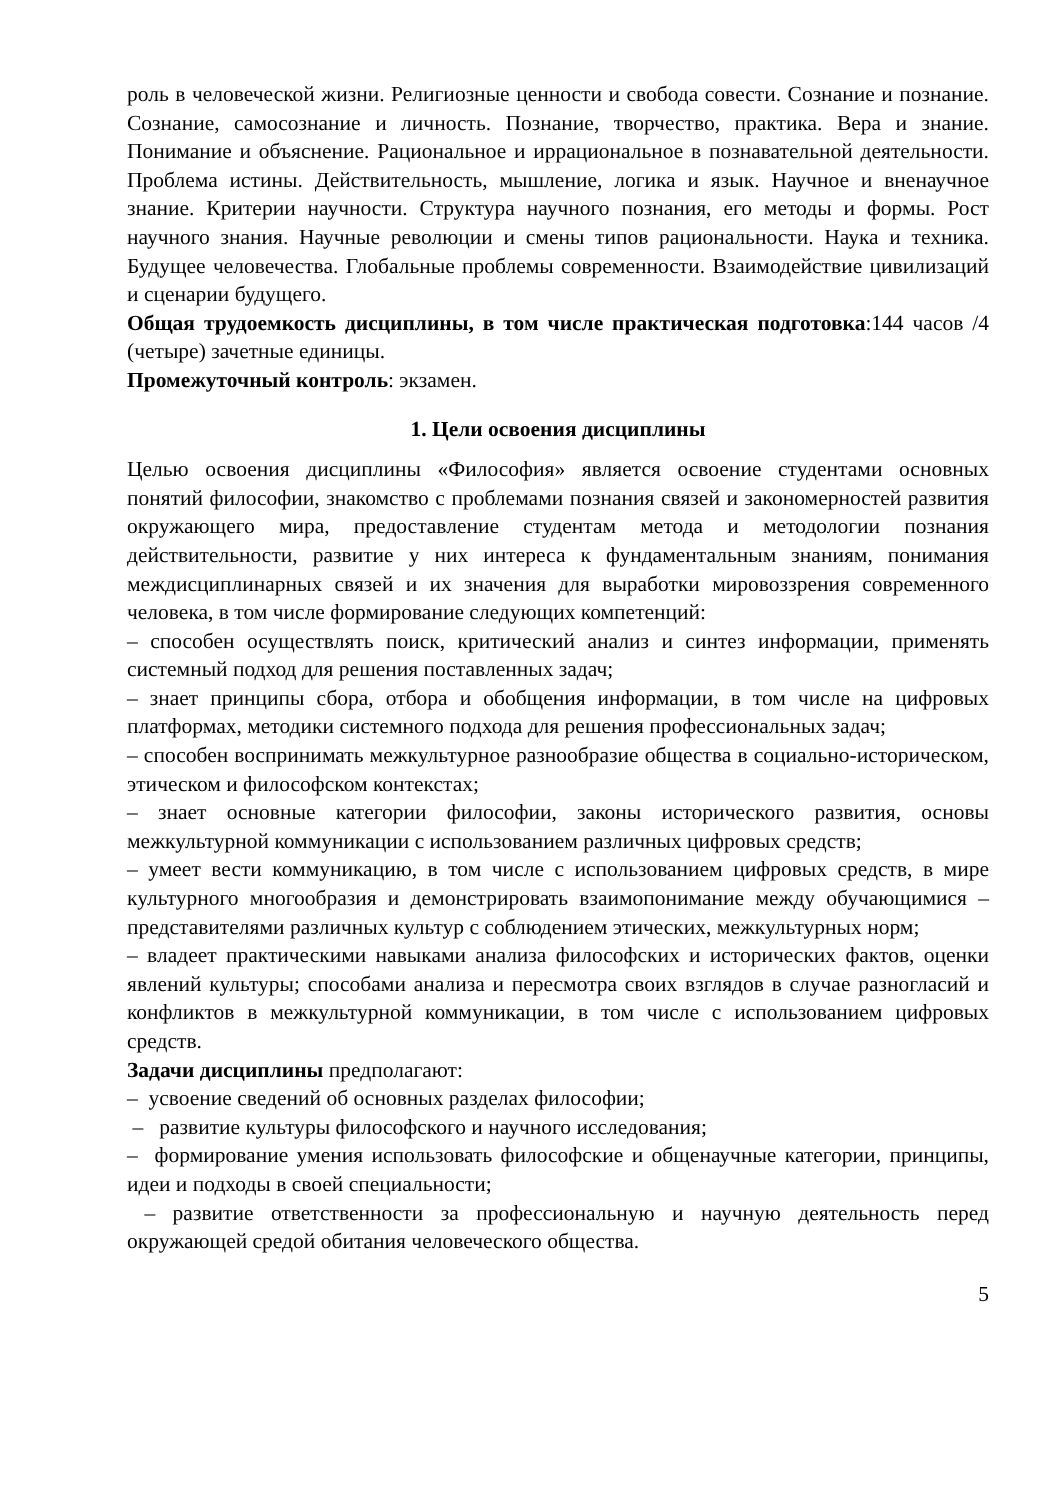роль в человеческой жизни. Религиозные ценности и свобода совести. Сознание и познание. Сознание, самосознание и личность. Познание, творчество, практика. Вера и знание. Понимание и объяснение. Рациональное и иррациональное в познавательной деятельности. Проблема истины. Действительность, мышление, логика и язык. Научное и вненаучное знание. Критерии научности. Структура научного познания, его методы и формы. Рост научного знания. Научные революции и смены типов рациональности. Наука и техника. Будущее человечества. Глобальные проблемы современности. Взаимодействие цивилизаций и сценарии будущего.
Общая трудоемкость дисциплины, в том числе практическая подготовка:144 часов /4 (четыре) зачетные единицы.
Промежуточный контроль: экзамен.
1. Цели освоения дисциплины
Целью освоения дисциплины «Философия» является освоение студентами основных понятий философии, знакомство с проблемами познания связей и закономерностей развития окружающего мира, предоставление студентам метода и методологии познания действительности, развитие у них интереса к фундаментальным знаниям, понимания междисциплинарных связей и их значения для выработки мировоззрения современного человека, в том числе формирование следующих компетенций:
– способен осуществлять поиск, критический анализ и синтез информации, применять системный подход для решения поставленных задач;
– знает принципы сбора, отбора и обобщения информации, в том числе на цифровых платформах, методики системного подхода для решения профессиональных задач;
– способен воспринимать межкультурное разнообразие общества в социально-историческом, этическом и философском контекстах;
– знает основные категории философии, законы исторического развития, основы межкультурной коммуникации с использованием различных цифровых средств;
– умеет вести коммуникацию, в том числе с использованием цифровых средств, в мире культурного многообразия и демонстрировать взаимопонимание между обучающимися – представителями различных культур с соблюдением этических, межкультурных норм;
– владеет практическими навыками анализа философских и исторических фактов, оценки явлений культуры; способами анализа и пересмотра своих взглядов в случае разногласий и конфликтов в межкультурной коммуникации, в том числе с использованием цифровых средств.
Задачи дисциплины предполагают:
– усвоение сведений об основных разделах философии;
– развитие культуры философского и научного исследования;
– формирование умения использовать философские и общенаучные категории, принципы, идеи и подходы в своей специальности;
– развитие ответственности за профессиональную и научную деятельность перед окружающей средой обитания человеческого общества.
5